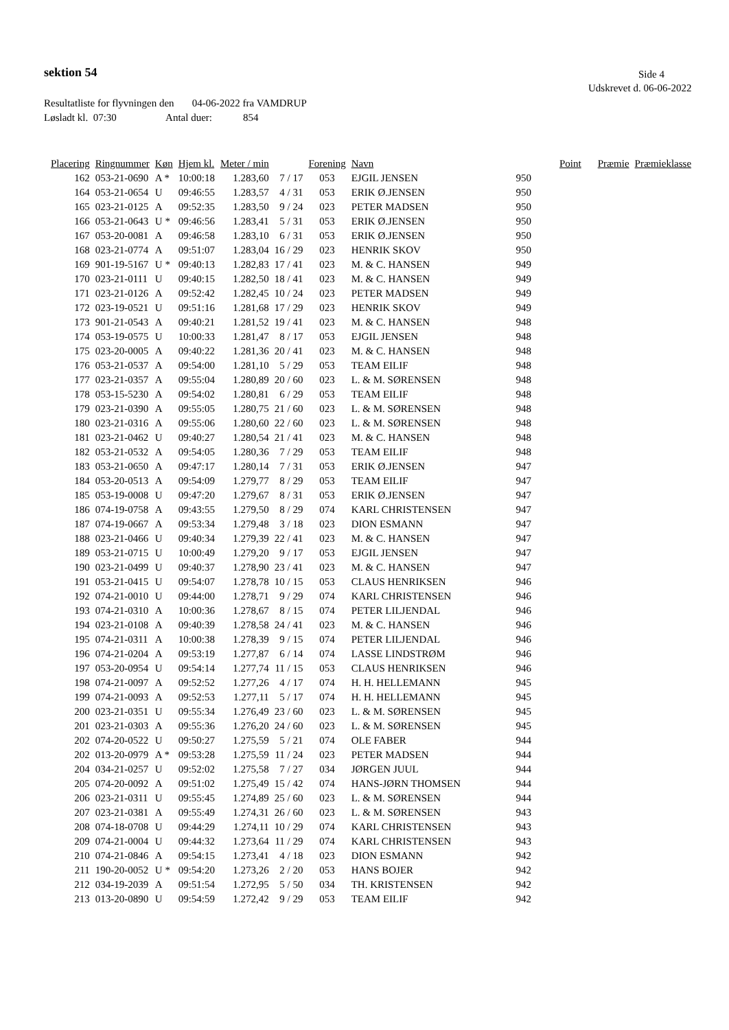sektion 54 Side 4
Udskrevet d. 06-06-2022
Resultatliste for flyvningen den 04-06-2022 fra VAMDRUP
Løsladt kl. 07:30 Antal duer: 854
| Placering | Ringnummer | Køn | Hjem kl. | Meter / min | | Forening | Navn | Point | Præmie | Præmieklasse |
| --- | --- | --- | --- | --- | --- | --- | --- | --- | --- | --- |
| 162 | 053-21-0690 | A * | 10:00:18 | 1.283,60 | 7 / 17 | 053 | EJGIL JENSEN | 950 | | |
| 164 | 053-21-0654 | U | 09:46:55 | 1.283,57 | 4 / 31 | 053 | ERIK Ø.JENSEN | 950 | | |
| 165 | 023-21-0125 | A | 09:52:35 | 1.283,50 | 9 / 24 | 023 | PETER MADSEN | 950 | | |
| 166 | 053-21-0643 | U * | 09:46:56 | 1.283,41 | 5 / 31 | 053 | ERIK Ø.JENSEN | 950 | | |
| 167 | 053-20-0081 | A | 09:46:58 | 1.283,10 | 6 / 31 | 053 | ERIK Ø.JENSEN | 950 | | |
| 168 | 023-21-0774 | A | 09:51:07 | 1.283,04 | 16 / 29 | 023 | HENRIK SKOV | 950 | | |
| 169 | 901-19-5167 | U * | 09:40:13 | 1.282,83 | 17 / 41 | 023 | M. & C. HANSEN | 949 | | |
| 170 | 023-21-0111 | U | 09:40:15 | 1.282,50 | 18 / 41 | 023 | M. & C. HANSEN | 949 | | |
| 171 | 023-21-0126 | A | 09:52:42 | 1.282,45 | 10 / 24 | 023 | PETER MADSEN | 949 | | |
| 172 | 023-19-0521 | U | 09:51:16 | 1.281,68 | 17 / 29 | 023 | HENRIK SKOV | 949 | | |
| 173 | 901-21-0543 | A | 09:40:21 | 1.281,52 | 19 / 41 | 023 | M. & C. HANSEN | 948 | | |
| 174 | 053-19-0575 | U | 10:00:33 | 1.281,47 | 8 / 17 | 053 | EJGIL JENSEN | 948 | | |
| 175 | 023-20-0005 | A | 09:40:22 | 1.281,36 | 20 / 41 | 023 | M. & C. HANSEN | 948 | | |
| 176 | 053-21-0537 | A | 09:54:00 | 1.281,10 | 5 / 29 | 053 | TEAM EILIF | 948 | | |
| 177 | 023-21-0357 | A | 09:55:04 | 1.280,89 | 20 / 60 | 023 | L. & M. SØRENSEN | 948 | | |
| 178 | 053-15-5230 | A | 09:54:02 | 1.280,81 | 6 / 29 | 053 | TEAM EILIF | 948 | | |
| 179 | 023-21-0390 | A | 09:55:05 | 1.280,75 | 21 / 60 | 023 | L. & M. SØRENSEN | 948 | | |
| 180 | 023-21-0316 | A | 09:55:06 | 1.280,60 | 22 / 60 | 023 | L. & M. SØRENSEN | 948 | | |
| 181 | 023-21-0462 | U | 09:40:27 | 1.280,54 | 21 / 41 | 023 | M. & C. HANSEN | 948 | | |
| 182 | 053-21-0532 | A | 09:54:05 | 1.280,36 | 7 / 29 | 053 | TEAM EILIF | 948 | | |
| 183 | 053-21-0650 | A | 09:47:17 | 1.280,14 | 7 / 31 | 053 | ERIK Ø.JENSEN | 947 | | |
| 184 | 053-20-0513 | A | 09:54:09 | 1.279,77 | 8 / 29 | 053 | TEAM EILIF | 947 | | |
| 185 | 053-19-0008 | U | 09:47:20 | 1.279,67 | 8 / 31 | 053 | ERIK Ø.JENSEN | 947 | | |
| 186 | 074-19-0758 | A | 09:43:55 | 1.279,50 | 8 / 29 | 074 | KARL CHRISTENSEN | 947 | | |
| 187 | 074-19-0667 | A | 09:53:34 | 1.279,48 | 3 / 18 | 023 | DION ESMANN | 947 | | |
| 188 | 023-21-0466 | U | 09:40:34 | 1.279,39 | 22 / 41 | 023 | M. & C. HANSEN | 947 | | |
| 189 | 053-21-0715 | U | 10:00:49 | 1.279,20 | 9 / 17 | 053 | EJGIL JENSEN | 947 | | |
| 190 | 023-21-0499 | U | 09:40:37 | 1.278,90 | 23 / 41 | 023 | M. & C. HANSEN | 947 | | |
| 191 | 053-21-0415 | U | 09:54:07 | 1.278,78 | 10 / 15 | 053 | CLAUS HENRIKSEN | 946 | | |
| 192 | 074-21-0010 | U | 09:44:00 | 1.278,71 | 9 / 29 | 074 | KARL CHRISTENSEN | 946 | | |
| 193 | 074-21-0310 | A | 10:00:36 | 1.278,67 | 8 / 15 | 074 | PETER LILJENDAL | 946 | | |
| 194 | 023-21-0108 | A | 09:40:39 | 1.278,58 | 24 / 41 | 023 | M. & C. HANSEN | 946 | | |
| 195 | 074-21-0311 | A | 10:00:38 | 1.278,39 | 9 / 15 | 074 | PETER LILJENDAL | 946 | | |
| 196 | 074-21-0204 | A | 09:53:19 | 1.277,87 | 6 / 14 | 074 | LASSE LINDSTRØM | 946 | | |
| 197 | 053-20-0954 | U | 09:54:14 | 1.277,74 | 11 / 15 | 053 | CLAUS HENRIKSEN | 946 | | |
| 198 | 074-21-0097 | A | 09:52:52 | 1.277,26 | 4 / 17 | 074 | H. H. HELLEMANN | 945 | | |
| 199 | 074-21-0093 | A | 09:52:53 | 1.277,11 | 5 / 17 | 074 | H. H. HELLEMANN | 945 | | |
| 200 | 023-21-0351 | U | 09:55:34 | 1.276,49 | 23 / 60 | 023 | L. & M. SØRENSEN | 945 | | |
| 201 | 023-21-0303 | A | 09:55:36 | 1.276,20 | 24 / 60 | 023 | L. & M. SØRENSEN | 945 | | |
| 202 | 074-20-0522 | U | 09:50:27 | 1.275,59 | 5 / 21 | 074 | OLE FABER | 944 | | |
| 202 | 013-20-0979 | A * | 09:53:28 | 1.275,59 | 11 / 24 | 023 | PETER MADSEN | 944 | | |
| 204 | 034-21-0257 | U | 09:52:02 | 1.275,58 | 7 / 27 | 034 | JØRGEN JUUL | 944 | | |
| 205 | 074-20-0092 | A | 09:51:02 | 1.275,49 | 15 / 42 | 074 | HANS-JØRN THOMSEN | 944 | | |
| 206 | 023-21-0311 | U | 09:55:45 | 1.274,89 | 25 / 60 | 023 | L. & M. SØRENSEN | 944 | | |
| 207 | 023-21-0381 | A | 09:55:49 | 1.274,31 | 26 / 60 | 023 | L. & M. SØRENSEN | 943 | | |
| 208 | 074-18-0708 | U | 09:44:29 | 1.274,11 | 10 / 29 | 074 | KARL CHRISTENSEN | 943 | | |
| 209 | 074-21-0004 | U | 09:44:32 | 1.273,64 | 11 / 29 | 074 | KARL CHRISTENSEN | 943 | | |
| 210 | 074-21-0846 | A | 09:54:15 | 1.273,41 | 4 / 18 | 023 | DION ESMANN | 942 | | |
| 211 | 190-20-0052 | U * | 09:54:20 | 1.273,26 | 2 / 20 | 053 | HANS BOJER | 942 | | |
| 212 | 034-19-2039 | A | 09:51:54 | 1.272,95 | 5 / 50 | 034 | TH. KRISTENSEN | 942 | | |
| 213 | 013-20-0890 | U | 09:54:59 | 1.272,42 | 9 / 29 | 053 | TEAM EILIF | 942 | | |